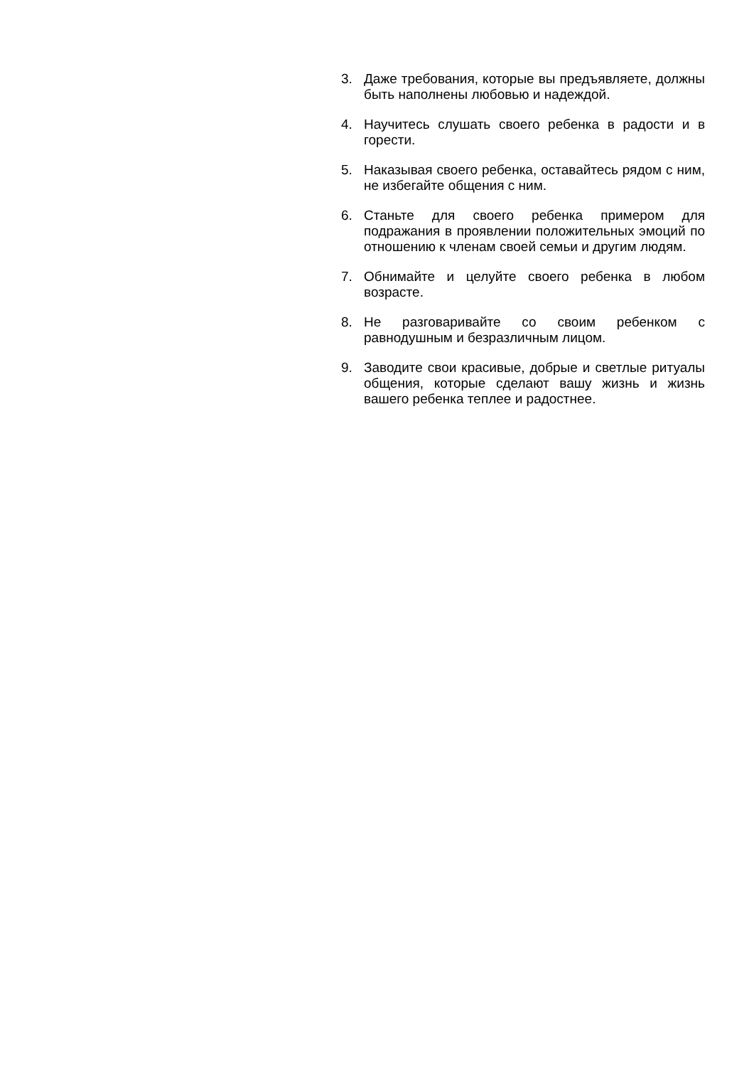3. Даже требования, которые вы предъявляете, должны быть наполнены любовью и надеждой.
4. Научитесь слушать своего ребенка в радости и в горести.
5. Наказывая своего ребенка, оставайтесь рядом с ним, не избегайте общения с ним.
6. Станьте для своего ребенка примером для подражания в проявлении положительных эмоций по отношению к членам своей семьи и другим людям.
7. Обнимайте и целуйте своего ребенка в любом возрасте.
8. Не разговаривайте со своим ребенком с равнодушным и безразличным лицом.
9. Заводите свои красивые, добрые и светлые ритуалы общения, которые сделают вашу жизнь и жизнь вашего ребенка теплее и радостнее.